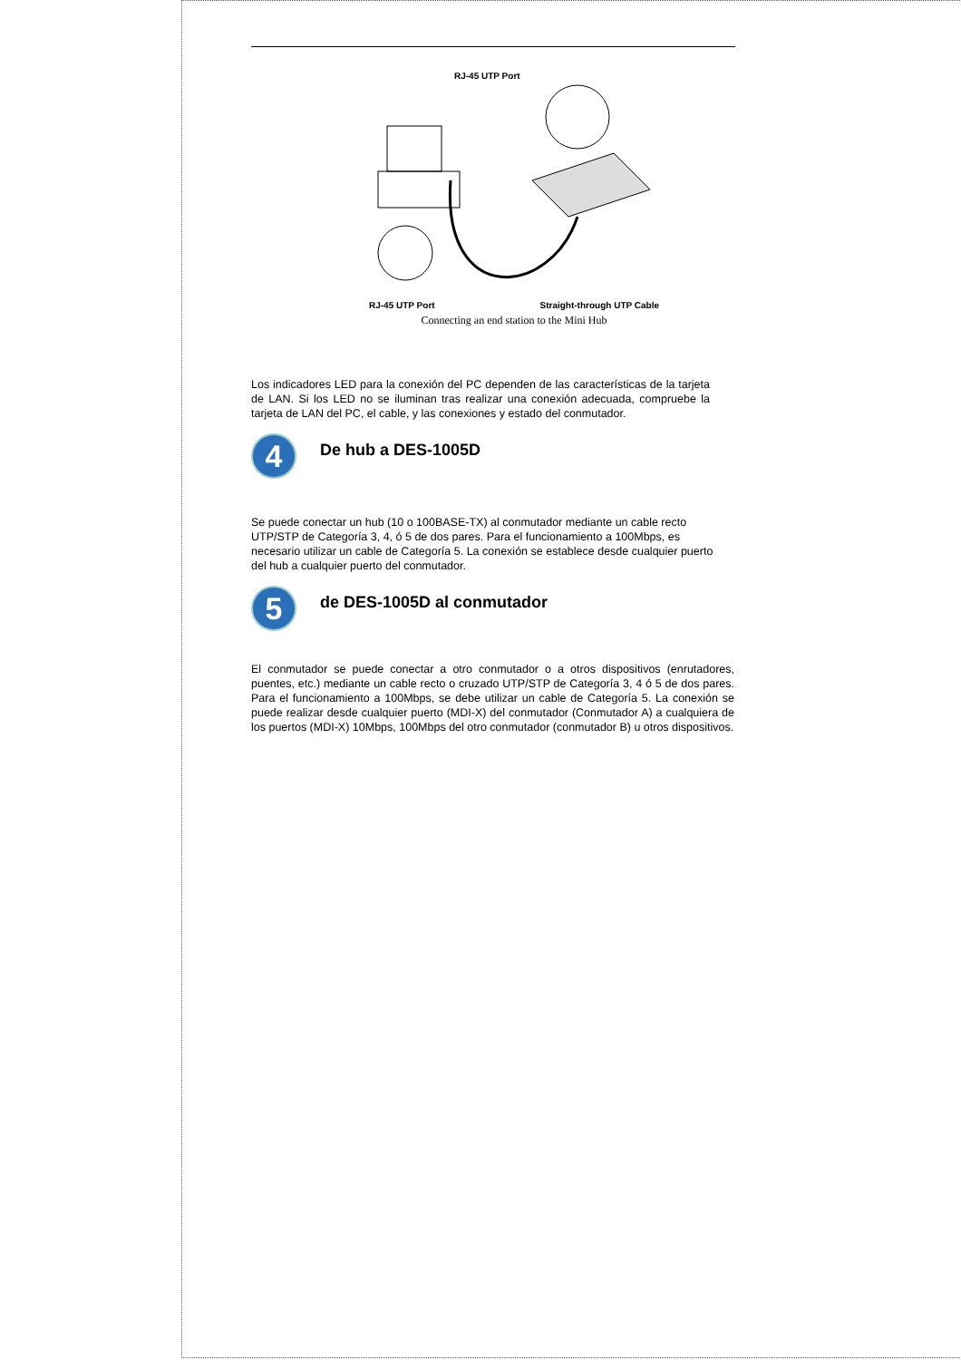RJ-45 UTP Port
RJ-45 UTP Port Straight-through UTP Cable
Connecting an end station to the Mini Hub
Los indicadores LED para la conexión del PC dependen de las características de la tarjeta de LAN. Si los LED no se iluminan tras realizar una conexión adecuada, compruebe la tarjeta de LAN del PC, el cable, y las conexiones y estado del conmutador.
4
De hub a DES-1005D
Se puede conectar un hub (10 o 100BASE-TX) al conmutador mediante un cable recto UTP/STP de Categoría 3, 4, ó 5 de dos pares. Para el funcionamiento a 100Mbps, es necesario utilizar un cable de Categoría 5. La conexión se establece desde cualquier puerto del hub a cualquier puerto del conmutador.
5
de DES-1005D al conmutador
El conmutador se puede conectar a otro conmutador o a otros dispositivos (enrutadores, puentes, etc.) mediante un cable recto o cruzado UTP/STP de Categoría 3, 4 ó 5 de dos pares. Para el funcionamiento a 100Mbps, se debe utilizar un cable de Categoría 5. La conexión se puede realizar desde cualquier puerto (MDI-X) del conmutador (Conmutador A) a cualquiera de los puertos (MDI-X) 10Mbps, 100Mbps del otro conmutador (conmutador B) u otros dispositivos.